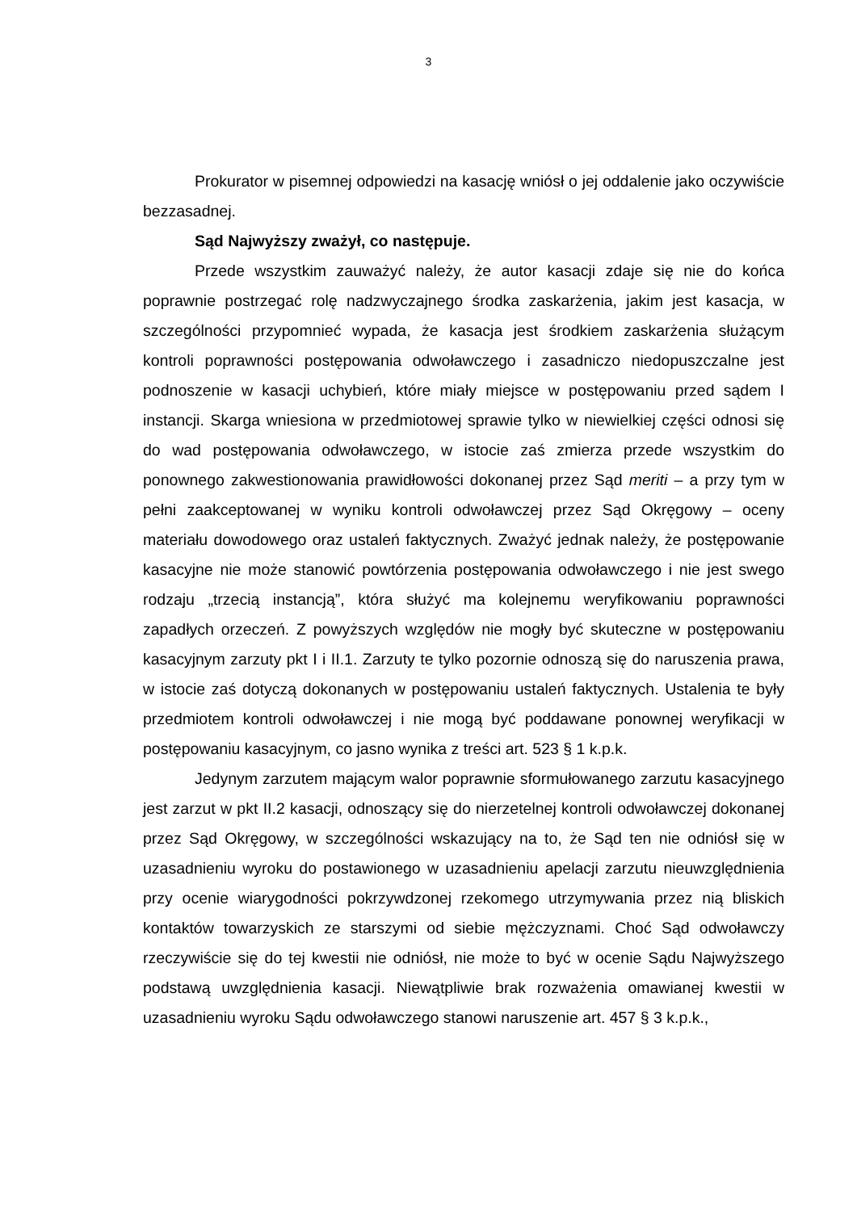3
Prokurator w pisemnej odpowiedzi na kasację wniósł o jej oddalenie jako oczywiście bezzasadnej.
Sąd Najwyższy zważył, co następuje.
Przede wszystkim zauważyć należy, że autor kasacji zdaje się nie do końca poprawnie postrzegać rolę nadzwyczajnego środka zaskarżenia, jakim jest kasacja, w szczególności przypomnieć wypada, że kasacja jest środkiem zaskarżenia służącym kontroli poprawności postępowania odwoławczego i zasadniczo niedopuszczalne jest podnoszenie w kasacji uchybień, które miały miejsce w postępowaniu przed sądem I instancji. Skarga wniesiona w przedmiotowej sprawie tylko w niewielkiej części odnosi się do wad postępowania odwoławczego, w istocie zaś zmierza przede wszystkim do ponownego zakwestionowania prawidłowości dokonanej przez Sąd meriti – a przy tym w pełni zaakceptowanej w wyniku kontroli odwoławczej przez Sąd Okręgowy – oceny materiału dowodowego oraz ustaleń faktycznych. Zważyć jednak należy, że postępowanie kasacyjne nie może stanowić powtórzenia postępowania odwoławczego i nie jest swego rodzaju „trzecią instancją”, która służyć ma kolejnemu weryfikowaniu poprawności zapadłych orzeczeń. Z powyższych względów nie mogły być skuteczne w postępowaniu kasacyjnym zarzuty pkt I i II.1. Zarzuty te tylko pozornie odnoszą się do naruszenia prawa, w istocie zaś dotyczą dokonanych w postępowaniu ustaleń faktycznych. Ustalenia te były przedmiotem kontroli odwoławczej i nie mogą być poddawane ponownej weryfikacji w postępowaniu kasacyjnym, co jasno wynika z treści art. 523 § 1 k.p.k.
Jedynym zarzutem mającym walor poprawnie sformułowanego zarzutu kasacyjnego jest zarzut w pkt II.2 kasacji, odnoszący się do nierzetelnej kontroli odwoławczej dokonanej przez Sąd Okręgowy, w szczególności wskazujący na to, że Sąd ten nie odniósł się w uzasadnieniu wyroku do postawionego w uzasadnieniu apelacji zarzutu nieuwzględnienia przy ocenie wiarygodności pokrzywdzonej rzekomego utrzymywania przez nią bliskich kontaktów towarzyskich ze starszymi od siebie mężczyznami. Choć Sąd odwoławczy rzeczywiście się do tej kwestii nie odniósł, nie może to być w ocenie Sądu Najwyższego podstawą uwzględnienia kasacji. Niewątpliwie brak rozważenia omawianej kwestii w uzasadnieniu wyroku Sądu odwoławczego stanowi naruszenie art. 457 § 3 k.p.k.,